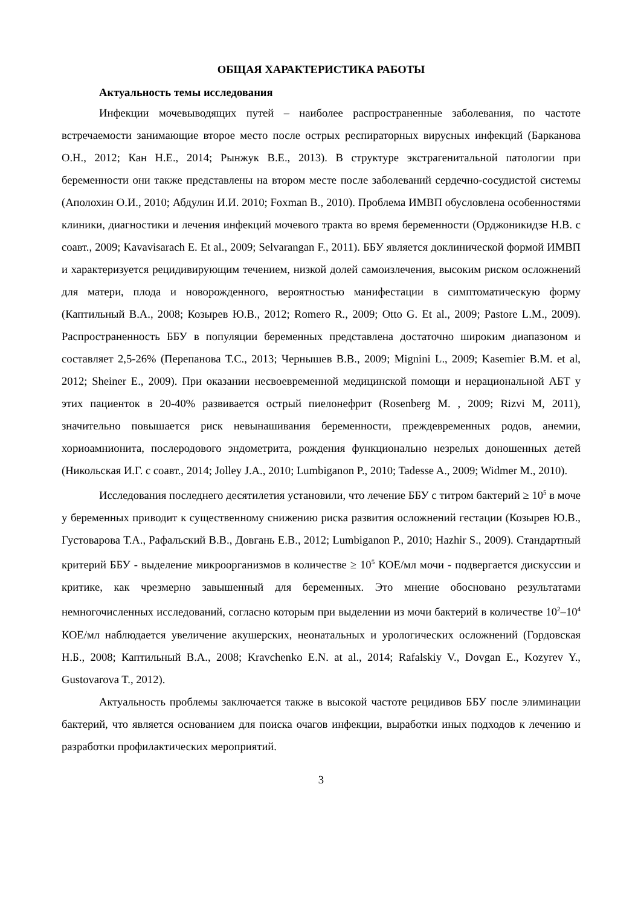ОБЩАЯ ХАРАКТЕРИСТИКА РАБОТЫ
Актуальность темы исследования
Инфекции мочевыводящих путей – наиболее распространенные заболевания, по частоте встречаемости занимающие второе место после острых респираторных вирусных инфекций (Барканова О.Н., 2012; Кан Н.Е., 2014; Рынжук В.Е., 2013). В структуре экстрагенитальной патологии при беременности они также представлены на втором месте после заболеваний сердечно-сосудистой системы (Аполохин О.И., 2010; Абдулин И.И. 2010; Foxman B., 2010). Проблема ИМВП обусловлена особенностями клиники, диагностики и лечения инфекций мочевого тракта во время беременности (Орджоникидзе Н.В. с соавт., 2009; Kavavisarach E. Et al., 2009; Selvarangan F., 2011). ББУ является доклинической формой ИМВП и характеризуется рецидивирующим течением, низкой долей самоизлечения, высоким риском осложнений для матери, плода и новорожденного, вероятностью манифестации в симптоматическую форму (Каптильный В.А., 2008; Козырев Ю.В., 2012; Romero R., 2009; Otto G. Et al., 2009; Pastore L.M., 2009). Распространенность ББУ в популяции беременных представлена достаточно широким диапазоном и составляет 2,5-26% (Перепанова Т.С., 2013; Чернышев В.В., 2009; Mignini L., 2009; Kasemier B.M. et al, 2012; Sheiner E., 2009). При оказании несвоевременной медицинской помощи и нерациональной АБТ у этих пациенток в 20-40% развивается острый пиелонефрит (Rosenberg M. , 2009; Rizvi M, 2011), значительно повышается риск невынашивания беременности, преждевременных родов, анемии, хориоамнионита, послеродового эндометрита, рождения функционально незрелых доношенных детей (Никольская И.Г. с соавт., 2014; Jolley J.A., 2010; Lumbiganon P., 2010; Tadesse A., 2009; Widmer M., 2010).
Исследования последнего десятилетия установили, что лечение ББУ с титром бактерий ≥ 10<sup>5</sup> в моче у беременных приводит к существенному снижению риска развития осложнений гестации (Козырев Ю.В., Густоварова Т.А., Рафальский В.В., Довгань Е.В., 2012; Lumbiganon P., 2010; Hazhir S., 2009). Стандартный критерий ББУ - выделение микроорганизмов в количестве ≥ 10<sup>5</sup> КОЕ/мл мочи - подвергается дискуссии и критике, как чрезмерно завышенный для беременных. Это мнение обосновано результатами немногочисленных исследований, согласно которым при выделении из мочи бактерий в количестве 10<sup>2</sup>–10<sup>4</sup> КОЕ/мл наблюдается увеличение акушерских, неонатальных и урологических осложнений (Гордовская Н.Б., 2008; Каптильный В.А., 2008; Kravchenko E.N. at al., 2014; Rafalskiy V., Dovgan E., Kozyrev Y., Gustovarova T., 2012).
Актуальность проблемы заключается также в высокой частоте рецидивов ББУ после элиминации бактерий, что является основанием для поиска очагов инфекции, выработки иных подходов к лечению и разработки профилактических мероприятий.
3